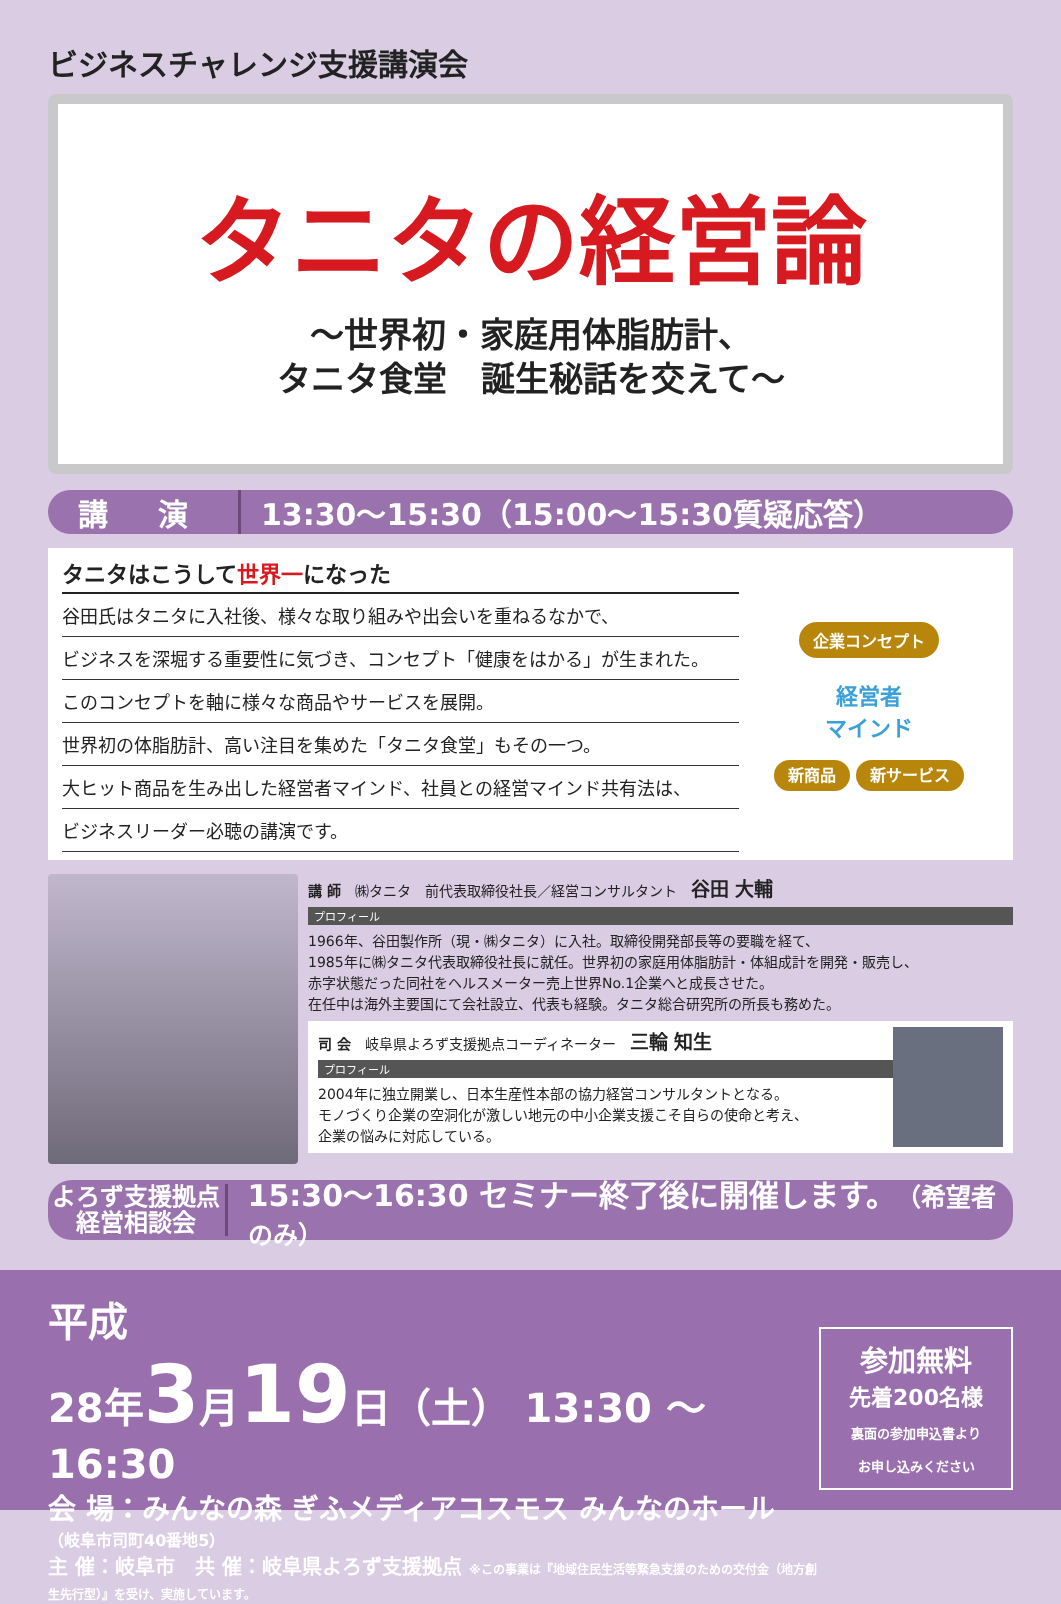ビジネスチャレンジ支援講演会
タニタの経営論
～世界初・家庭用体脂肪計、
タニタ食堂　誕生秘話を交えて～
講 演
13:30～15:30（15:00～15:30質疑応答）
タニタはこうして世界一になった
谷田氏はタニタに入社後、様々な取り組みや出会いを重ねるなかで、
ビジネスを深堀する重要性に気づき、コンセプト「健康をはかる」が生まれた。
このコンセプトを軸に様々な商品やサービスを展開。
世界初の体脂肪計、高い注目を集めた「タニタ食堂」もその一つ。
大ヒット商品を生み出した経営者マインド、社員との経営マインド共有法は、
ビジネスリーダー必聴の講演です。
企業コンセプト
経営者
マインド
新商品 新サービス
講 師　㈱タニタ　前代表取締役社長／経営コンサルタント　谷田 大輔
プロフィール
1966年、谷田製作所（現・㈱タニタ）に入社。取締役開発部長等の要職を経て、
1985年に㈱タニタ代表取締役社長に就任。世界初の家庭用体脂肪計・体組成計を開発・販売し、
赤字状態だった同社をヘルスメーター売上世界No.1企業へと成長させた。
在任中は海外主要国にて会社設立、代表も経験。タニタ総合研究所の所長も務めた。
司 会　岐阜県よろず支援拠点コーディネーター　三輪 知生
プロフィール
2004年に独立開業し、日本生産性本部の協力経営コンサルタントとなる。
モノづくり企業の空洞化が激しい地元の中小企業支援こそ自らの使命と考え、
企業の悩みに対応している。
よろず支援拠点
経営相談会
15:30～16:30 セミナー終了後に開催します。（希望者のみ）
平成
28年3月19日（土） 13:30 ～ 16:30
会 場：みんなの森 ぎふメディアコスモス みんなのホール
（岐阜市司町40番地5）
主 催：岐阜市　共 催：岐阜県よろず支援拠点 ※この事業は『地域住民生活等緊急支援のための交付金（地方創生先行型）』を受け、実施しています。
参加無料
先着200名様
裏面の参加申込書より
お申し込みください